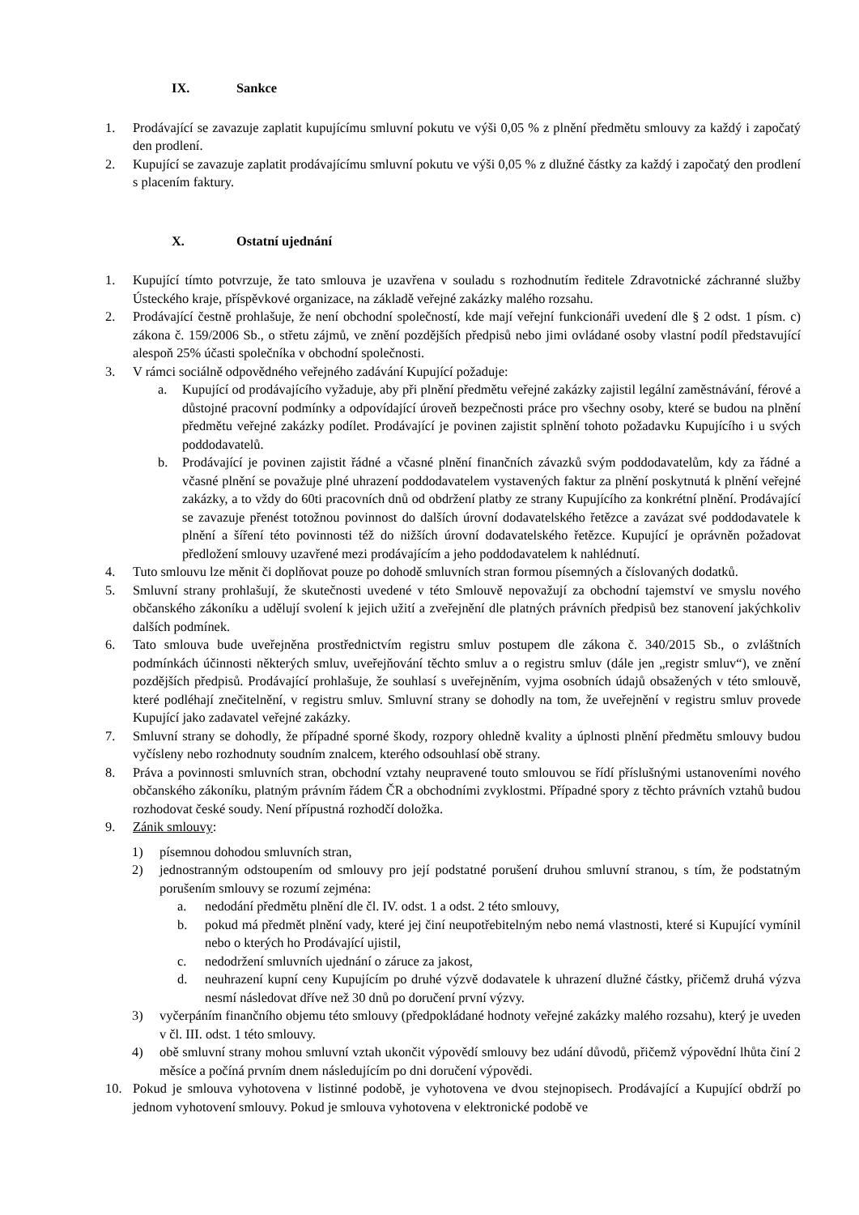IX. Sankce
1. Prodávající se zavazuje zaplatit kupujícímu smluvní pokutu ve výši 0,05 % z plnění předmětu smlouvy za každý i započatý den prodlení.
2. Kupující se zavazuje zaplatit prodávajícímu smluvní pokutu ve výši 0,05 % z dlužné částky za každý i započatý den prodlení s placením faktury.
X. Ostatní ujednání
1. Kupující tímto potvrzuje, že tato smlouva je uzavřena v souladu s rozhodnutím ředitele Zdravotnické záchranné služby Ústeckého kraje, příspěvkové organizace, na základě veřejné zakázky malého rozsahu.
2. Prodávající čestně prohlašuje, že není obchodní společností, kde mají veřejní funkcionáři uvedení dle § 2 odst. 1 písm. c) zákona č. 159/2006 Sb., o střetu zájmů, ve znění pozdějších předpisů nebo jimi ovládané osoby vlastní podíl představující alespoň 25% účasti společníka v obchodní společnosti.
3. V rámci sociálně odpovědného veřejného zadávání Kupující požaduje:
a. Kupující od prodávajícího vyžaduje, aby při plnění předmětu veřejné zakázky zajistil legální zaměstnávání, férové a důstojné pracovní podmínky a odpovídající úroveň bezpečnosti práce pro všechny osoby, které se budou na plnění předmětu veřejné zakázky podílet. Prodávající je povinen zajistit splnění tohoto požadavku Kupujícího i u svých poddodavatelů.
b. Prodávající je povinen zajistit řádné a včasné plnění finančních závazků svým poddodavatelům, kdy za řádné a včasné plnění se považuje plné uhrazení poddodavatelem vystavených faktur za plnění poskytnutá k plnění veřejné zakázky, a to vždy do 60ti pracovních dnů od obdržení platby ze strany Kupujícího za konkrétní plnění. Prodávající se zavazuje přenést totožnou povinnost do dalších úrovní dodavatelského řetězce a zavázat své poddodavatele k plnění a šíření této povinnosti též do nižších úrovní dodavatelského řetězce. Kupující je oprávněn požadovat předložení smlouvy uzavřené mezi prodávajícím a jeho poddodavatelem k nahlédnutí.
4. Tuto smlouvu lze měnit či doplňovat pouze po dohodě smluvních stran formou písemných a číslovaných dodatků.
5. Smluvní strany prohlašují, že skutečnosti uvedené v této Smlouvě nepovažují za obchodní tajemství ve smyslu nového občanského zákoníku a udělují svolení k jejich užití a zveřejnění dle platných právních předpisů bez stanovení jakýchkoliv dalších podmínek.
6. Tato smlouva bude uveřejněna prostřednictvím registru smluv postupem dle zákona č. 340/2015 Sb., o zvláštních podmínkách účinnosti některých smluv, uveřejňování těchto smluv a o registru smluv (dále jen „registr smluv“), ve znění pozdějších předpisů. Prodávající prohlašuje, že souhlasí s uveřejněním, vyjma osobních údajů obsažených v této smlouvě, které podléhají znečitelnění, v registru smluv. Smluvní strany se dohodly na tom, že uveřejnění v registru smluv provede Kupující jako zadavatel veřejné zakázky.
7. Smluvní strany se dohodly, že případné sporné škody, rozpory ohledně kvality a úplnosti plnění předmětu smlouvy budou vyčísleny nebo rozhodnuty soudním znalcem, kterého odsouhlasí obě strany.
8. Práva a povinnosti smluvních stran, obchodní vztahy neupravené touto smlouvou se řídí příslušnými ustanoveními nového občanského zákoníku, platným právním řádem ČR a obchodními zvyklostmi. Případné spory z těchto právních vztahů budou rozhodovat české soudy. Není přípustná rozhodčí doložka.
9. Zánik smlouvy:
1) písemnou dohodou smluvních stran,
2) jednostranným odstoupením od smlouvy pro její podstatné porušení druhou smluvní stranou, s tím, že podstatným porušením smlouvy se rozumí zejména:
a. nedodání předmětu plnění dle čl. IV. odst. 1 a odst. 2 této smlouvy,
b. pokud má předmět plnění vady, které jej činí neupotřebitelným nebo nemá vlastnosti, které si Kupující vymínil nebo o kterých ho Prodávající ujistil,
c. nedodržení smluvních ujednání o záruce za jakost,
d. neuhrazení kupní ceny Kupujícím po druhé výzvě dodavatele k uhrazení dlužné částky, přičemž druhá výzva nesmí následovat dříve než 30 dnů po doručení první výzvy.
3) vyčerpáním finančního objemu této smlouvy (předpokládané hodnoty veřejné zakázky malého rozsahu), který je uveden v čl. III. odst. 1 této smlouvy.
4) obě smluvní strany mohou smluvní vztah ukončit výpovědí smlouvy bez udání důvodů, přičemž výpovědní lhůta činí 2 měsíce a počíná prvním dnem následujícím po dni doručení výpovědi.
10. Pokud je smlouva vyhotovena v listinné podobě, je vyhotovena ve dvou stejnopisech. Prodávající a Kupující obdrží po jednom vyhotovení smlouvy. Pokud je smlouva vyhotovena v elektronické podobě ve